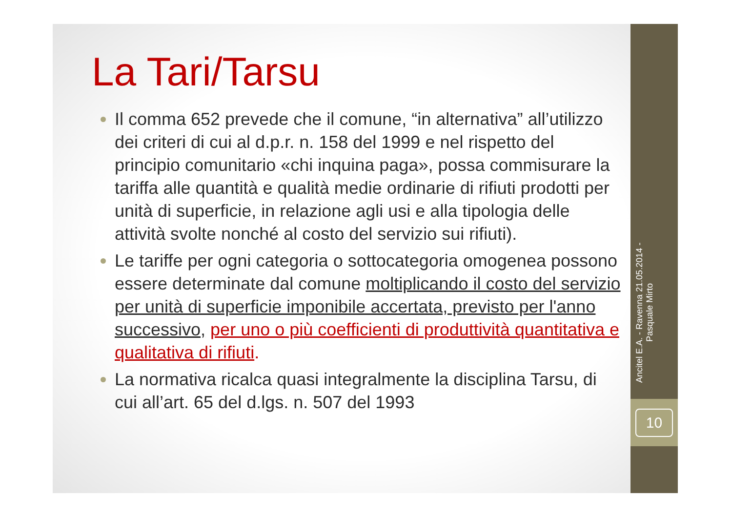Ancitel E.A. - Ravenna 21.05.2014 - Pasquale Mirto
10
La Tari/Tarsu
Il comma 652 prevede che il comune, “in alternativa” all’utilizzo dei criteri di cui al d.p.r. n. 158 del 1999 e nel rispetto del principio comunitario «chi inquina paga», possa commisurare la tariffa alle quantità e qualità medie ordinarie di rifiuti prodotti per unità di superficie, in relazione agli usi e alla tipologia delle attività svolte nonché al costo del servizio sui rifiuti).
Le tariffe per ogni categoria o sottocategoria omogenea possono essere determinate dal comune moltiplicando il costo del servizio per unità di superficie imponibile accertata, previsto per l'anno successivo, per uno o più coefficienti di produttività quantitativa e qualitativa di rifiuti.
La normativa ricalca quasi integralmente la disciplina Tarsu, di cui all’art. 65 del d.lgs. n. 507 del 1993